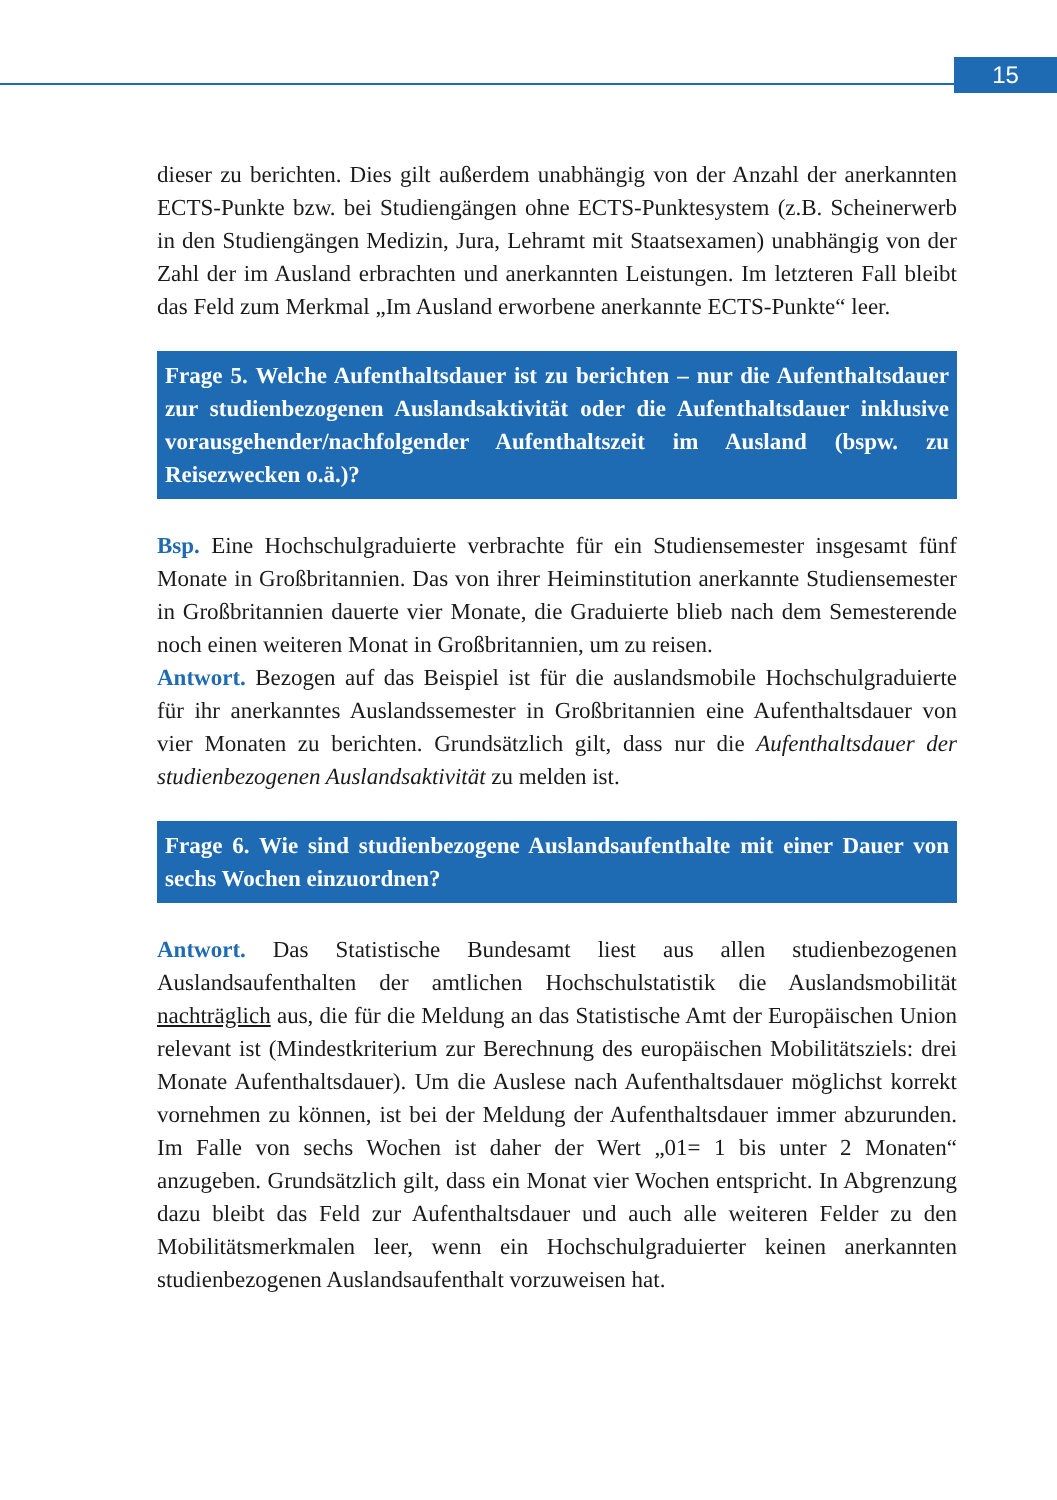15
dieser zu berichten. Dies gilt außerdem unabhängig von der Anzahl der anerkannten ECTS-Punkte bzw. bei Studiengängen ohne ECTS-Punktesystem (z.B. Scheinerwerb in den Studiengängen Medizin, Jura, Lehramt mit Staatsexamen) unabhängig von der Zahl der im Ausland erbrachten und anerkannten Leistungen. Im letzteren Fall bleibt das Feld zum Merkmal „Im Ausland erworbene anerkannte ECTS-Punkte“ leer.
Frage 5. Welche Aufenthaltsdauer ist zu berichten – nur die Aufenthaltsdauer zur studienbezogenen Auslandsaktivität oder die Aufenthaltsdauer inklusive vorausgehender/nachfolgender Aufenthaltszeit im Ausland (bspw. zu Reisezwecken o.ä.)?
Bsp. Eine Hochschulgraduierte verbrachte für ein Studiensemester insgesamt fünf Monate in Großbritannien. Das von ihrer Heiminstitution anerkannte Studiensemester in Großbritannien dauerte vier Monate, die Graduierte blieb nach dem Semesterende noch einen weiteren Monat in Großbritannien, um zu reisen.
Antwort. Bezogen auf das Beispiel ist für die auslandsmobile Hochschulgraduierte für ihr anerkanntes Auslandssemester in Großbritannien eine Aufenthaltsdauer von vier Monaten zu berichten. Grundsätzlich gilt, dass nur die Aufenthaltsdauer der studienbezogenen Auslandsaktivität zu melden ist.
Frage 6. Wie sind studienbezogene Auslandsaufenthalte mit einer Dauer von sechs Wochen einzuordnen?
Antwort. Das Statistische Bundesamt liest aus allen studienbezogenen Auslandsaufenthalten der amtlichen Hochschulstatistik die Auslandsmobilität nachträglich aus, die für die Meldung an das Statistische Amt der Europäischen Union relevant ist (Mindestkriterium zur Berechnung des europäischen Mobilitätsziels: drei Monate Aufenthaltsdauer). Um die Auslese nach Aufenthaltsdauer möglichst korrekt vornehmen zu können, ist bei der Meldung der Aufenthaltsdauer immer abzurunden. Im Falle von sechs Wochen ist daher der Wert „01= 1 bis unter 2 Monaten“ anzugeben. Grundsätzlich gilt, dass ein Monat vier Wochen entspricht. In Abgrenzung dazu bleibt das Feld zur Aufenthaltsdauer und auch alle weiteren Felder zu den Mobilitätsmerkmalen leer, wenn ein Hochschulgraduierter keinen anerkannten studienbezogenen Auslandsaufenthalt vorzuweisen hat.